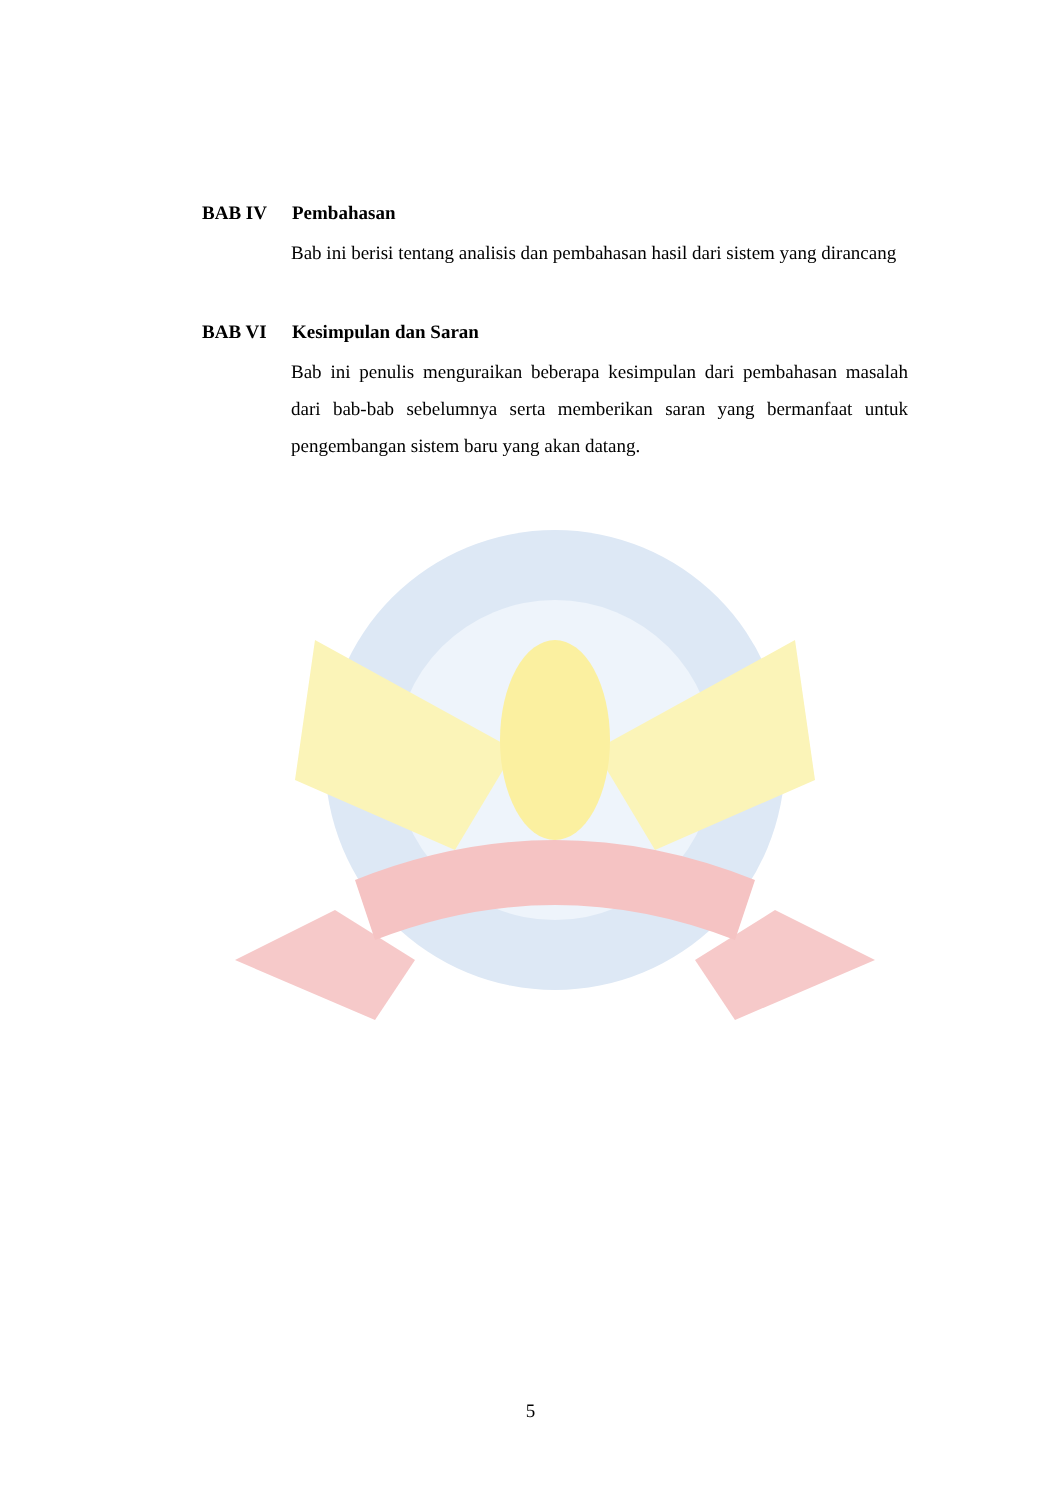BAB IV Pembahasan
Bab ini berisi tentang analisis dan pembahasan hasil dari sistem yang dirancang
BAB VI Kesimpulan dan Saran
Bab ini penulis menguraikan beberapa kesimpulan dari pembahasan masalah dari bab-bab sebelumnya serta memberikan saran yang bermanfaat untuk pengembangan sistem baru yang akan datang.
5